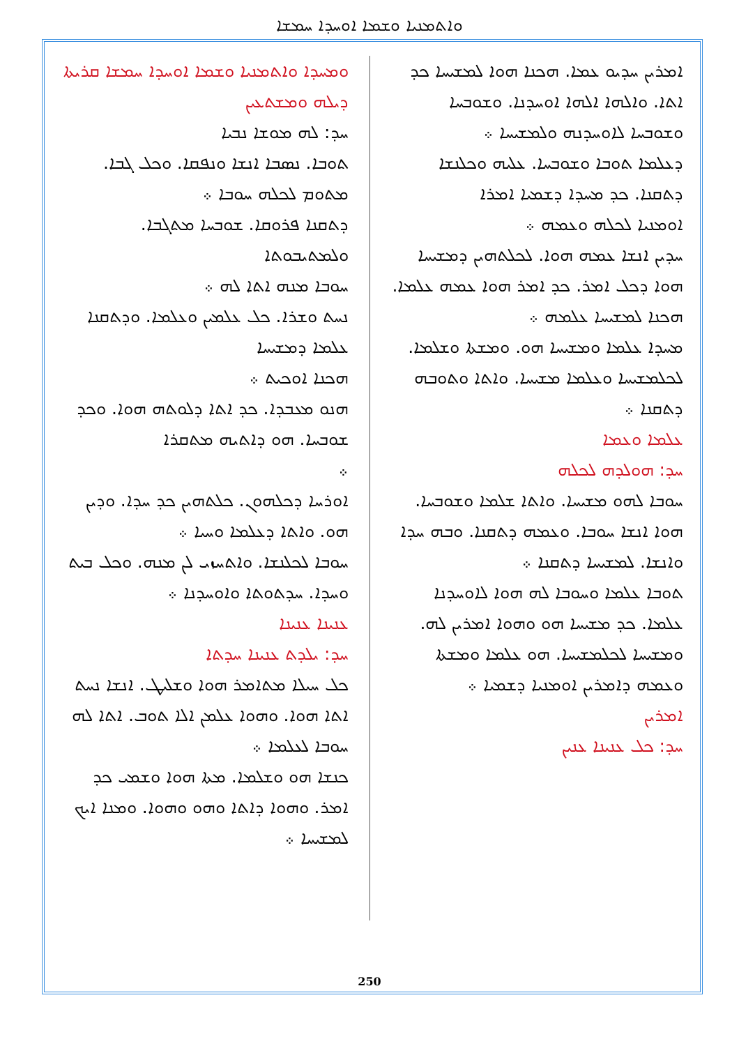ܘܐܬܡܢܝܐ ܘܫܡܐ ܐܘܚܕܐ ܚܡܫܐ
ܘܡܚܕܐ ܘܐܬܡܢܝܐ ܘܫܡܐ ܐܘܚܕܐ ܚܡܫܐ ܩܪܝܬܐ ܕܝܠܗ ܘܡܫܬܥܝܢ
ܚܕ: ܠܗ ܡܘܫܐ ܢܒܝܐ
ܬܘܒܐ. ܢܣܒܐ ܐܢܫܐ ܘܢܦܩܐ. ܘܟܠ ܓܒܐ. ܡܬܘܡ ܠܟܠܗ ܚܘܒܐ ܀
ܕܬܩܢܐ ܦܪܘܩܐ. ܫܘܒܚܐ ܡܬܓܒܐ. ܘܠܡܬܝܒܘܬܐ
ܚܘܒܐ ܡܢܗ ܐܬܐ ܠܗ ܀
ܢܚܬ ܘܫܪܐ. ܟܠ ܥܠܡܝܢ ܘܥܠܡܐ. ܘܕܬܩܢܐ ܥܠܡܐ ܕܡܫܝܚܐ
ܗܟܢܐ ܐܘܟܝܬ ܀
ܗܢܘ ܡܥܒܕܐ. ܟܕ ܐܬܐ ܕܠܘܬܗ ܗܘܐ. ܘܟܕ ܫܘܒܚܐ. ܗܘ ܕܐܬܝܗ ܡܬܩܪܐ
܀
ܐܘܪܚܐ ܕܟܠܗܘܢ. ܟܠܬܗܝܢ ܟܕ ܚܕܐ. ܘܕܝܢ ܗܘ. ܘܐܬܐ ܕܥܠܡܐ ܘܚܝܐ ܀
ܚܘܒܐ ܠܟܠܢܫܐ. ܘܐܬܚܙܝ ܠܢ ܡܢܗ. ܘܟܠ ܒܝܬ ܘܚܕܐ. ܚܕܬܘܬܐ ܘܐܘܚܕܢܐ ܀
ܥܢܝܢܐ ܥܢܝܢܐ
ܚܕ: ܝܠܕܬ ܥܢܝܢܐ ܚܕܬܐ
ܟܠ ܚܝܠܐ ܡܬܐܡܪ ܗܘܐ ܘܫܠܝܛ. ܐܢܫܐ ܢܚܬ ܐܬܐ ܗܘܐ. ܘܗܘܐ ܥܠܡܢ ܐܠܐ ܬܘܒ. ܐܬܐ ܠܗ ܚܘܒܐ ܠܥܠܡܐ ܀
ܟܢܫܐ ܗܘ ܘܫܠܡܐ. ܡܬܐ ܗܘܐ ܘܫܡܝ ܟܕ ܐܡܪ. ܘܗܘܐ ܕܐܬܐ ܘܗܘ ܘܗܘܐ. ܘܡܢܐ ܐܝܟ ܠܡܫܝܚܐ ܀
ܐܡܪܝܢ ܚܕܝܘ ܥܡܐ. ܗܟܢܐ ܗܘܐ ܠܡܫܝܚܐ ܟܕ ܐܬܐ. ܘܐܠܗܐ ܐܠܗܐ ܐܘܚܕܢܐ. ܘܫܘܒܚܐ ܘܫܘܒܚܐ ܠܐܘܚܕܢܗ ܘܠܡܫܝܚܐ ܀
ܕܥܠܡܐ ܬܘܒܐ ܘܫܘܒܚܐ. ܥܠܝܗ ܘܟܠܢܫܐ ܕܬܩܢܐ. ܟܕ ܡܚܕܐ ܕܫܡܝܐ ܐܡܪܐ
ܐܘܡܢܝܐ ܠܟܠܗ ܘܥܡܗ ܀
ܚܕܝܢ ܐܢܫܐ ܥܡܗ ܗܘܐ. ܠܟܠܬܗܝܢ ܕܡܫܝܚܐ ܗܘܐ ܕܟܠ ܐܡܪ. ܟܕ ܐܡܪ ܗܘܐ ܥܡܗ ܥܠܡܐ. ܗܟܢܐ ܠܡܫܝܚܐ ܥܠܡܗ ܀
ܡܚܕܐ ܥܠܡܐ ܘܡܫܝܚܐ ܗܘ. ܘܡܫܬܐ ܘܫܠܡܐ. ܠܟܠܡܫܝܚܐ ܘܥܠܡܐ ܡܫܝܚܐ. ܘܐܬܐ ܘܬܘܒܗ ܕܬܩܢܐ ܀
ܥܠܡܐ ܘܥܡܐ
ܚܕ: ܗܘܠܕܗ ܠܟܠܗ
ܚܘܒܐ ܠܗܘ ܡܫܝܚܐ. ܘܐܬܐ ܫܠܡܐ ܘܫܘܒܚܐ. ܗܘܐ ܐܢܫܐ ܚܘܒܐ. ܘܥܡܗ ܕܬܩܢܐ. ܘܒܗ ܚܕܐ ܘܐܢܫܐ. ܠܡܫܝܚܐ ܕܬܩܢܐ ܀
ܬܘܒܐ ܥܠܡܐ ܘܚܘܒܐ ܠܗ ܗܘܐ ܠܐܘܚܕܢܐ ܥܠܡܐ. ܟܕ ܡܫܝܚܐ ܗܘ ܘܗܘܐ ܐܡܪܝܢ ܠܗ. ܘܡܫܝܚܐ ܠܟܠܡܫܝܚܐ. ܗܘ ܥܠܡܐ ܘܡܫܬܐ ܘܥܡܗ ܕܐܡܪܝܢ ܐܘܡܢܝܐ ܕܫܡܝܐ ܀
ܐܡܪܝܢ
ܚܕ: ܟܠ ܥܢܝܢܐ ܥܢܝܢ
250